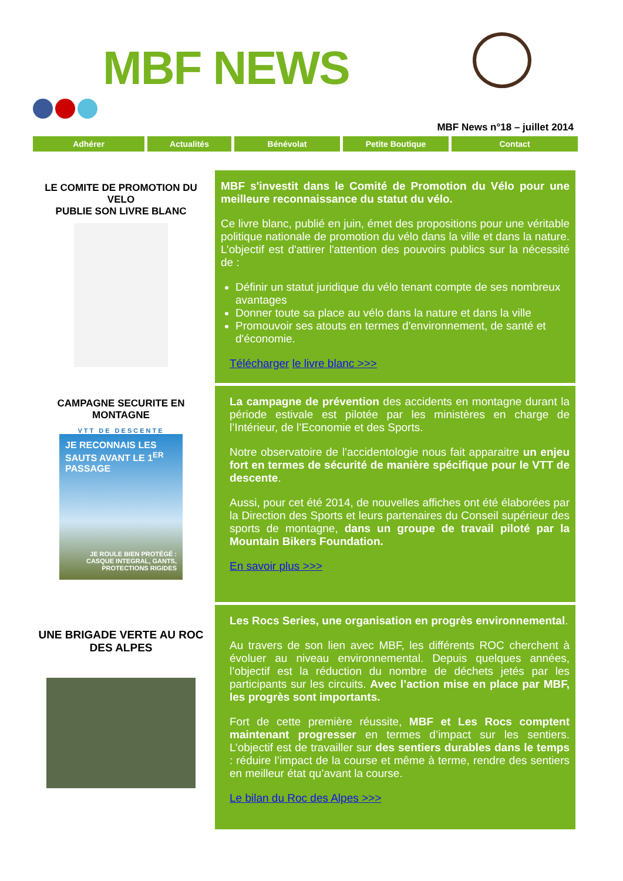MBF NEWS
MBF News n°18 – juillet 2014
Adhérer Actualités Bénévolat Petite Boutique Contact
LE COMITE DE PROMOTION DU VELO
PUBLIE SON LIVRE BLANC
MBF s'investit dans le Comité de Promotion du Vélo pour une meilleure reconnaissance du statut du vélo.
Ce livre blanc, publié en juin, émet des propositions pour une véritable politique nationale de promotion du vélo dans la ville et dans la nature. L’objectif est d'attirer l'attention des pouvoirs publics sur la nécessité de :
Définir un statut juridique du vélo tenant compte de ses nombreux avantages
Donner toute sa place au vélo dans la nature et dans la ville
Promouvoir ses atouts en termes d'environnement, de santé et d'économie.
Télécharger le livre blanc >>>
CAMPAGNE SECURITE EN MONTAGNE
VTT DE DESCENTE
JE RECONNAIS LES SAUTS AVANT LE 1<sup>ER</sup> PASSAGE
JE ROULE BIEN PROTÉGÉ :
CASQUE INTEGRAL, GANTS,
PROTECTIONS RIGIDES
La campagne de prévention des accidents en montagne durant la période estivale est pilotée par les ministères en charge de l’Intérieur, de l’Economie et des Sports.
Notre observatoire de l’accidentologie nous fait apparaitre un enjeu fort en termes de sécurité de manière spécifique pour le VTT de descente.
Aussi, pour cet été 2014, de nouvelles affiches ont été élaborées par la Direction des Sports et leurs partenaires du Conseil supérieur des sports de montagne, dans un groupe de travail piloté par la Mountain Bikers Foundation.
En savoir plus >>>
UNE BRIGADE VERTE AU ROC DES ALPES
Les Rocs Series, une organisation en progrès environnemental.
Au travers de son lien avec MBF, les différents ROC cherchent à évoluer au niveau environnemental. Depuis quelques années, l’objectif est la réduction du nombre de déchets jetés par les participants sur les circuits. Avec l’action mise en place par MBF, les progrès sont importants.
Fort de cette première réussite, MBF et Les Rocs comptent maintenant progresser en termes d’impact sur les sentiers. L’objectif est de travailler sur des sentiers durables dans le temps : réduire l’impact de la course et même à terme, rendre des sentiers en meilleur état qu’avant la course.
Le bilan du Roc des Alpes >>>